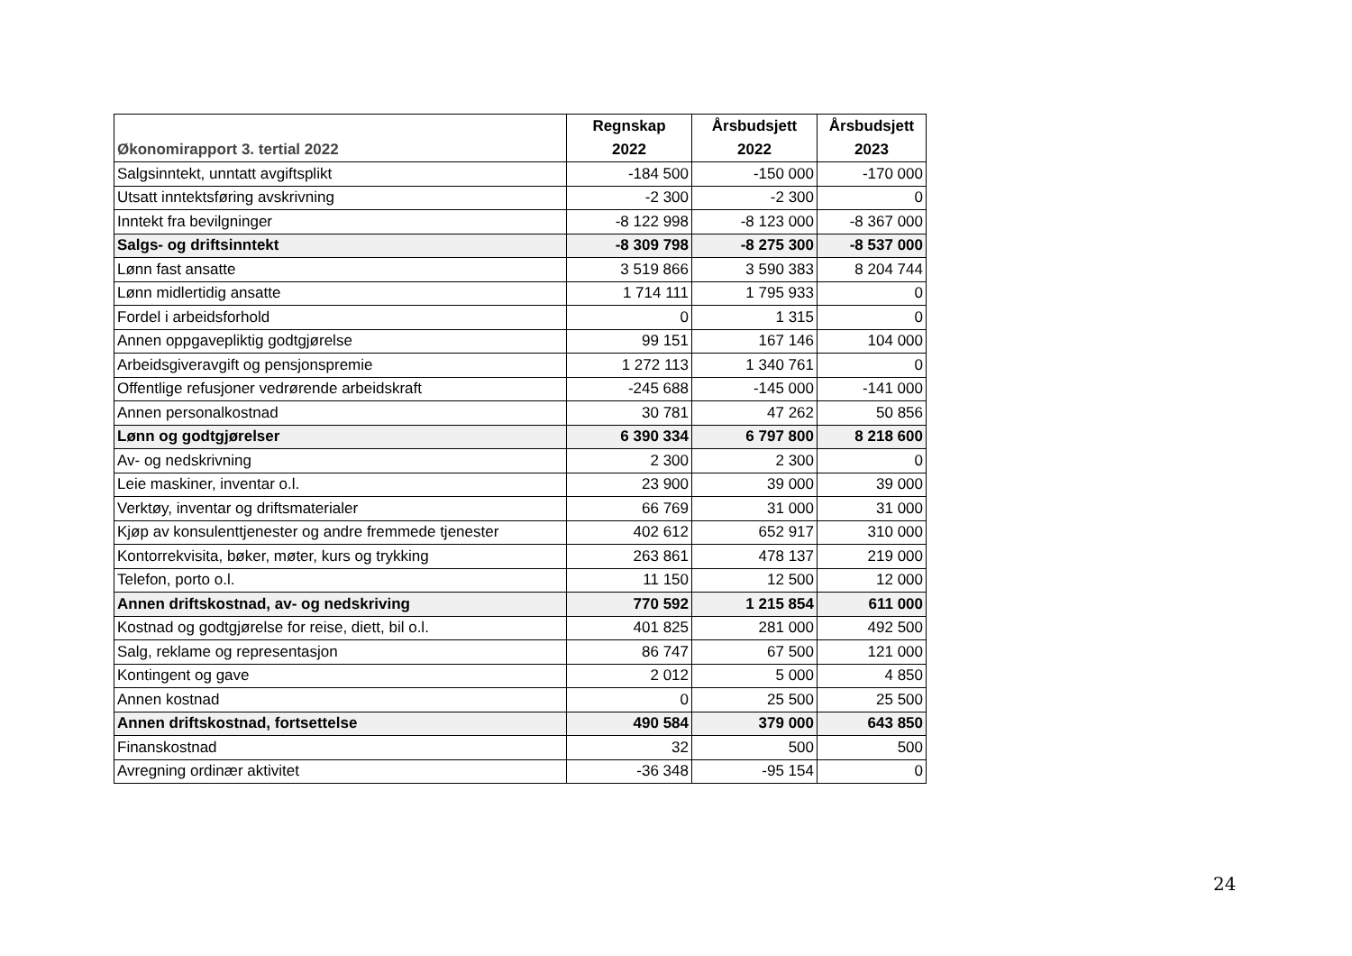| Økonomirapport 3. tertial 2022 | Regnskap 2022 | Årsbudsjett 2022 | Årsbudsjett 2023 |
| --- | --- | --- | --- |
| Salgsinntekt, unntatt avgiftsplikt | -184 500 | -150 000 | -170 000 |
| Utsatt inntektsføring avskrivning | -2 300 | -2 300 | 0 |
| Inntekt fra bevilgninger | -8 122 998 | -8 123 000 | -8 367 000 |
| Salgs- og driftsinntekt | -8 309 798 | -8 275 300 | -8 537 000 |
| Lønn fast ansatte | 3 519 866 | 3 590 383 | 8 204 744 |
| Lønn midlertidig ansatte | 1 714 111 | 1 795 933 | 0 |
| Fordel i arbeidsforhold | 0 | 1 315 | 0 |
| Annen oppgavepliktig godtgjørelse | 99 151 | 167 146 | 104 000 |
| Arbeidsgiveravgift og pensjonspremie | 1 272 113 | 1 340 761 | 0 |
| Offentlige refusjoner vedrørende arbeidskraft | -245 688 | -145 000 | -141 000 |
| Annen personalkostnad | 30 781 | 47 262 | 50 856 |
| Lønn og godtgjørelser | 6 390 334 | 6 797 800 | 8 218 600 |
| Av- og nedskrivning | 2 300 | 2 300 | 0 |
| Leie maskiner, inventar o.l. | 23 900 | 39 000 | 39 000 |
| Verktøy, inventar og driftsmaterialer | 66 769 | 31 000 | 31 000 |
| Kjøp av konsulenttjenester og andre fremmede tjenester | 402 612 | 652 917 | 310 000 |
| Kontorrekvisita, bøker, møter, kurs og trykking | 263 861 | 478 137 | 219 000 |
| Telefon, porto o.l. | 11 150 | 12 500 | 12 000 |
| Annen driftskostnad, av- og nedskriving | 770 592 | 1 215 854 | 611 000 |
| Kostnad og godtgjørelse for reise, diett, bil o.l. | 401 825 | 281 000 | 492 500 |
| Salg, reklame og representasjon | 86 747 | 67 500 | 121 000 |
| Kontingent og gave | 2 012 | 5 000 | 4 850 |
| Annen kostnad | 0 | 25 500 | 25 500 |
| Annen driftskostnad, fortsettelse | 490 584 | 379 000 | 643 850 |
| Finanskostnad | 32 | 500 | 500 |
| Avregning ordinær aktivitet | -36 348 | -95 154 | 0 |
24